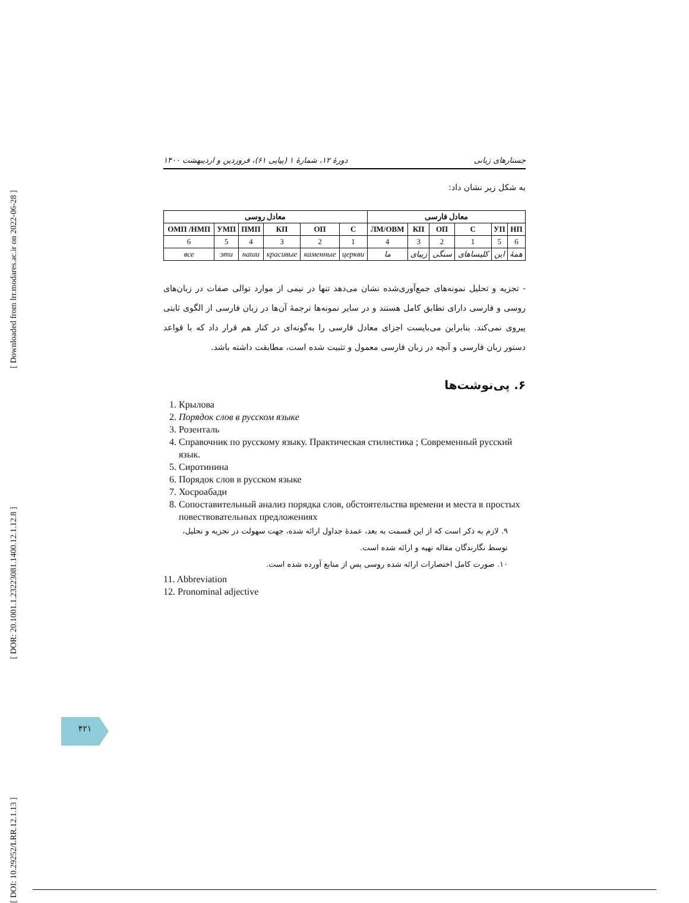[ Downloaded from lrr.modares.ac.ir on 2022-06-28 ]
[ DOR: 20.1001.1.23223081.1400.12.1.12.8 ]
[ DOI: 10.29252/LRR.12.1.13 ]
جستارهای زبانی دورهٔ ۱۲، شمارهٔ ۱ (پیاپی ۶۱)، فروردین و اردیبهشت ۱۴۰۰
به شکل زیر نشان داد:
| معادل روسی | | | | | | معادل فارسی | | | | | |
| --- | --- | --- | --- | --- | --- | --- | --- | --- | --- | --- | --- |
| ОМП /НМП | УМП | ПМП | КП | ОП | С | ЛМ/ОВМ | КП | ОП | С | УП | НП |
| 6 | 5 | 4 | 3 | 2 | 1 | 4 | 3 | 2 | 1 | 5 | 6 |
| все | эти | наши | красивые | каменные | церкви | ما | زیبای | سنگی | کلیساهای | این | همهٔ |
- تجزیه و تحلیل نمونه‌های جمع‌آوری‌شده نشان می‌دهد تنها در نیمی از موارد توالی صفات در زبان‌های روسی و فارسی دارای تطابق کامل هستند و در سایر نمونه‌ها ترجمهٔ آن‌ها در زبان فارسی از الگوی ثابتی پیروی نمی‌کند. بنابراین می‌بایست اجزای معادل فارسی را به‌گونه‌ای در کنار هم قرار داد که با قواعد دستور زبان فارسی و آنچه در زبان فارسی معمول و تثبیت شده است، مطابقت داشته باشد.
۶. پی‌نوشت‌ها
1. Крылова
2. Порядок слов в русском языке
3. Розенталь
4. Справочник по русскому языку. Практическая стилистика ; Современный русский язык.
5. Сиротинина
6. Порядок слов в русском языке
7. Хосроабади
8. Сопоставительный анализ порядка слов, обстоятельства времени и места в простых повествовательных предложениях
۹. لازم به ذکر است که از این قسمت به بعد، عمدهٔ جداول ارائه شده، جهت سهولت در تجزیه و تحلیل، توسط نگارندگان مقاله تهیه و ارائه شده است.
۱۰. صورت کامل اختصارات ارائه شده روسی پس از منابع آورده شده است.
11. Abbreviation
12. Pronominal adjective
۴۲۱